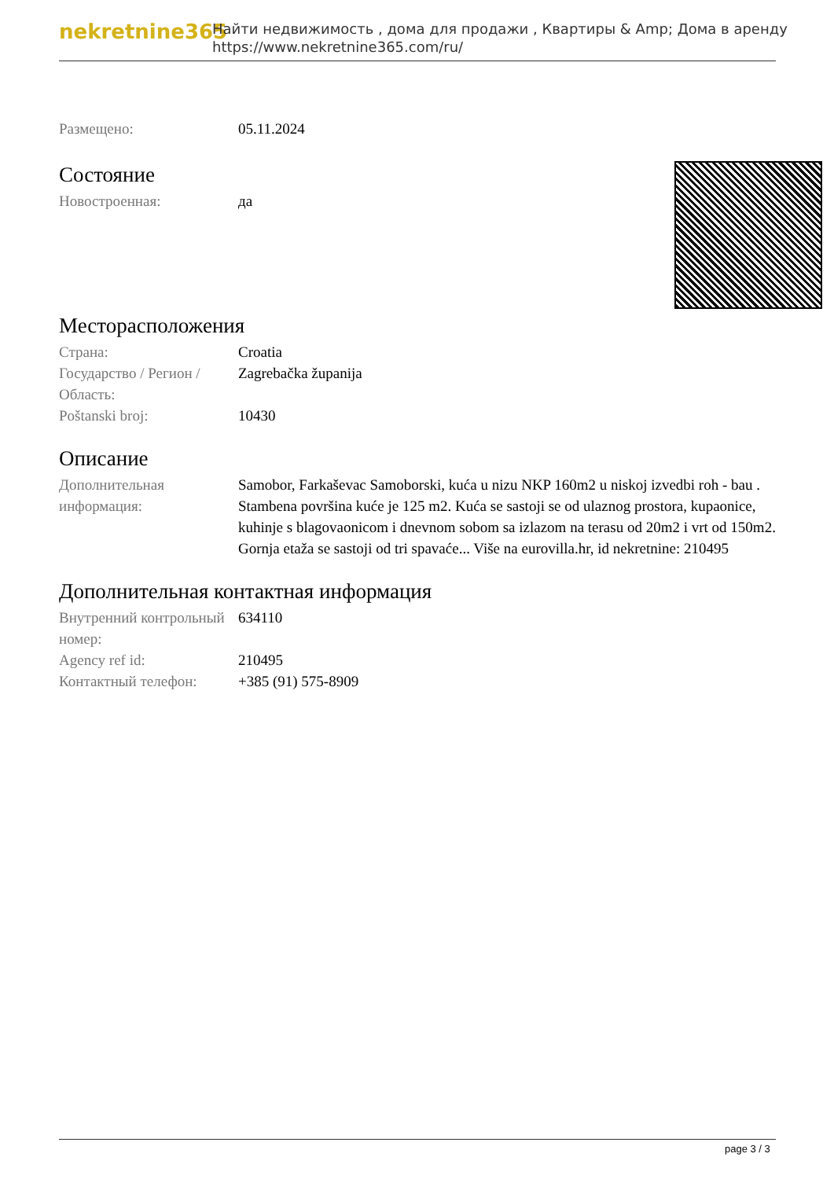nekretnine365
Найти недвижимость , дома для продажи , Квартиры & Amp; Дома в аренду
https://www.nekretnine365.com/ru/
| Размещено: | 05.11.2024 |
Состояние
| Новостроенная: | да |
Месторасположения
| Страна: | Croatia |
| Государство / Регион / Область: | Zagrebačka županija |
| Poštanski broj: | 10430 |
Описание
| Дополнительная информация: | Samobor, Farkaševac Samoborski, kuća u nizu NKP 160m2 u niskoj izvedbi roh - bau . Stambena površina kuće je 125 m2. Kuća se sastoji se od ulaznog prostora, kupaonice, kuhinje s blagovaonicom i dnevnom sobom sa izlazom na terasu od 20m2 i vrt od 150m2. Gornja etaža se sastoji od tri spavaće... Više na eurovilla.hr, id nekretnine: 210495 |
Дополнительная контактная информация
| Внутренний контрольный номер: | 634110 |
| Agency ref id: | 210495 |
| Контактный телефон: | +385 (91) 575-8909 |
page 3 / 3